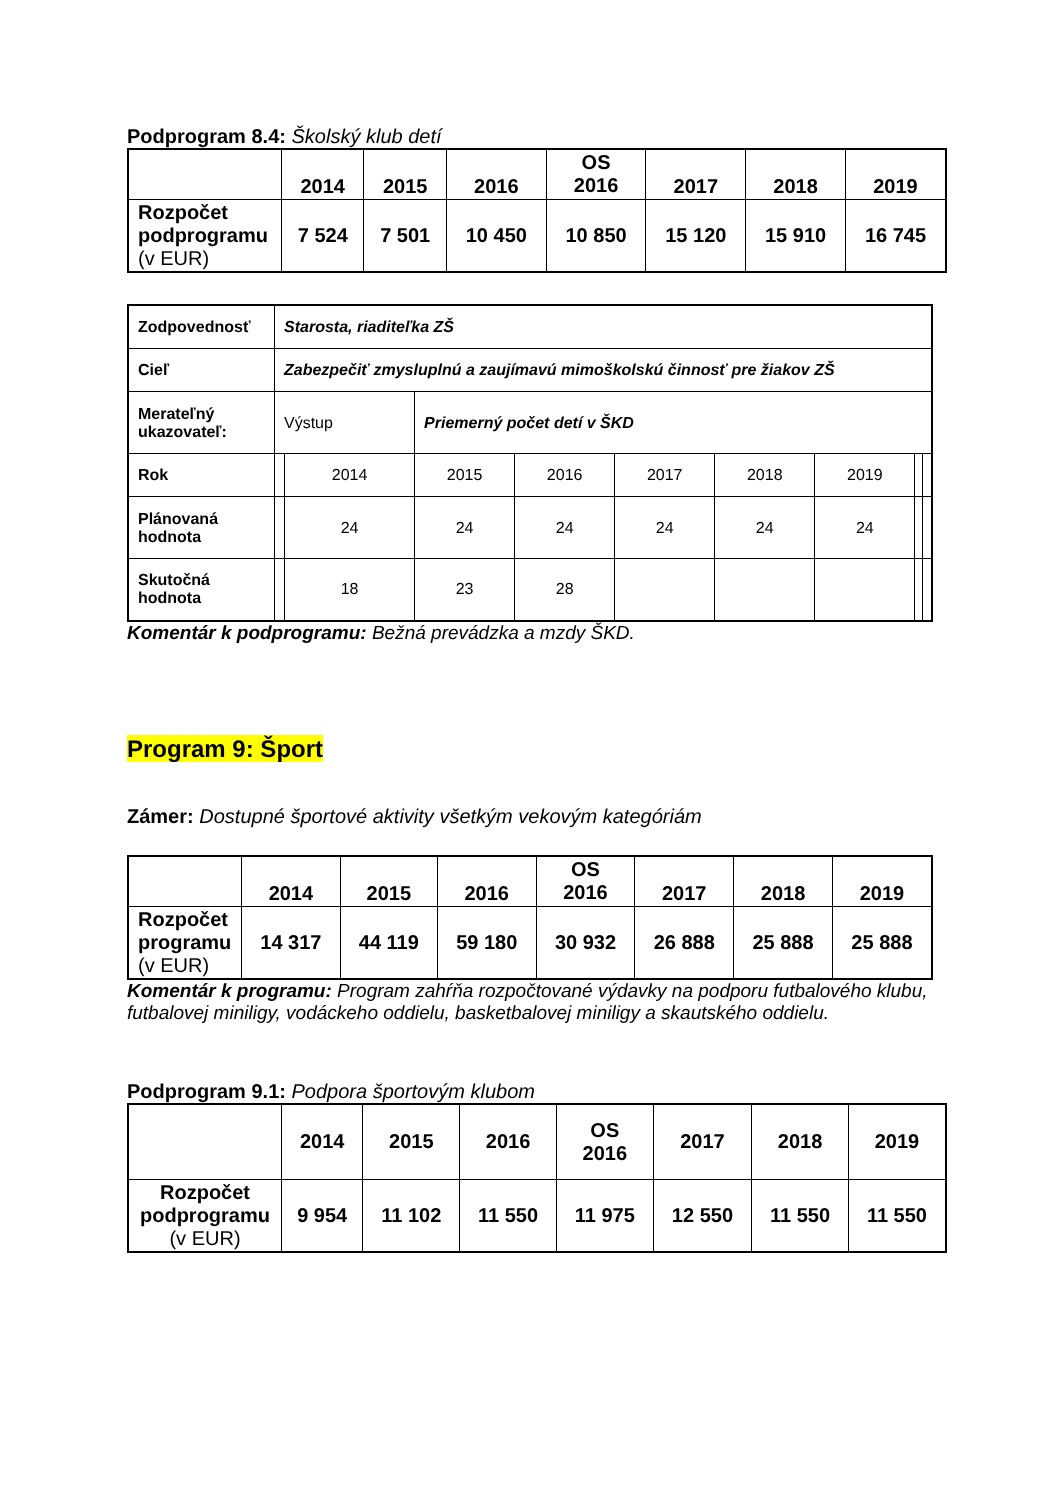Podprogram 8.4: Školský klub detí
| | 2014 | 2015 | 2016 | OS 2016 | 2017 | 2018 | 2019 |
| --- | --- | --- | --- | --- | --- | --- | --- |
| Rozpočet podprogramu (v EUR) | 7 524 | 7 501 | 10 450 | 10 850 | 15 120 | 15 910 | 16 745 |
| Zodpovednosť | Starosta, riaditeľka ZŠ | | | | | | | | |
| Cieľ | Zabezpečiť zmysluplnú a zaujímavú mimoškolskú činnosť pre žiakov ZŠ | | | | | | | | |
| Merateľný ukazovateľ: | Výstup | | Priemerný počet detí v ŠKD | | | | | | |
| Rok | | 2014 | 2015 | 2016 | 2017 | 2018 | 2019 | | |
| Plánovaná hodnota | | 24 | 24 | 24 | 24 | 24 | 24 | | |
| Skutočná hodnota | | 18 | 23 | 28 | | | | | |
Komentár k podprogramu: Bežná prevádzka a mzdy ŠKD.
Program 9: Šport
Zámer: Dostupné športové aktivity všetkým vekovým kategóriám
| | 2014 | 2015 | 2016 | OS 2016 | 2017 | 2018 | 2019 |
| --- | --- | --- | --- | --- | --- | --- | --- |
| Rozpočet programu (v EUR) | 14 317 | 44 119 | 59 180 | 30 932 | 26 888 | 25 888 | 25 888 |
Komentár k programu: Program zahŕňa rozpočtované výdavky na podporu futbalového klubu, futbalovej miniligy, vodáckeho oddielu, basketbalovej miniligy a skautského oddielu.
Podprogram 9.1: Podpora športovým klubom
| | 2014 | 2015 | 2016 | OS 2016 | 2017 | 2018 | 2019 |
| --- | --- | --- | --- | --- | --- | --- | --- |
| Rozpočet podprogramu (v EUR) | 9 954 | 11 102 | 11 550 | 11 975 | 12 550 | 11 550 | 11 550 |